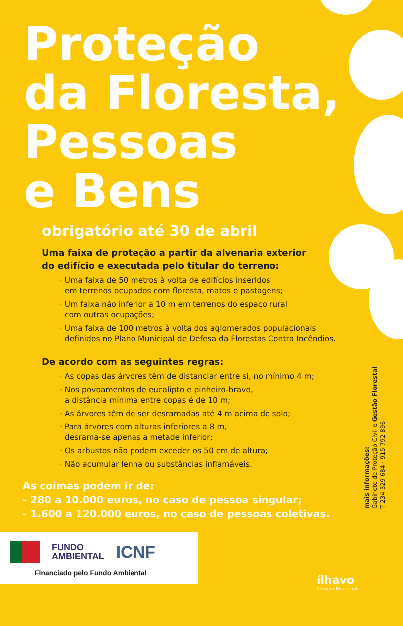Proteção
da Floresta,
Pessoas
e Bens
obrigatório até 30 de abril
Uma faixa de proteção a partir da alvenaria exterior
do edifício e executada pelo titular do terreno:
· Uma faixa de 50 metros à volta de edifícios inseridos
em terrenos ocupados com floresta, matos e pastagens;
· Um faixa não inferior a 10 m em terrenos do espaço rural
com outras ocupações;
· Uma faixa de 100 metros à volta dos aglomerados populacionais
definidos no Plano Municipal de Defesa da Florestas Contra Incêndios.
De acordo com as seguintes regras:
· As copas das árvores têm de distanciar entre si, no mínimo 4 m;
· Nos povoamentos de eucalipto e pinheiro-bravo,
a distância mínima entre copas é de 10 m;
· As árvores têm de ser desramadas até 4 m acima do solo;
· Para árvores com alturas inferiores a 8 m,
desrama-se apenas a metade inferior;
· Os arbustos não podem exceder os 50 cm de altura;
· Não acumular lenha ou substâncias inflamáveis.
As coimas podem ir de:
- 280 a 10.000 euros, no caso de pessoa singular;
- 1.600 a 120.000 euros, no caso de pessoas coletivas.
mais informações:
Gabinete de Proteção Civil e Gestão Florestal
T 234 329 684 · 915 792 896
FUNDO
AMBIENTAL
ICNF
Financiado pelo Fundo Ambiental
ílhavo
Câmara Municipal